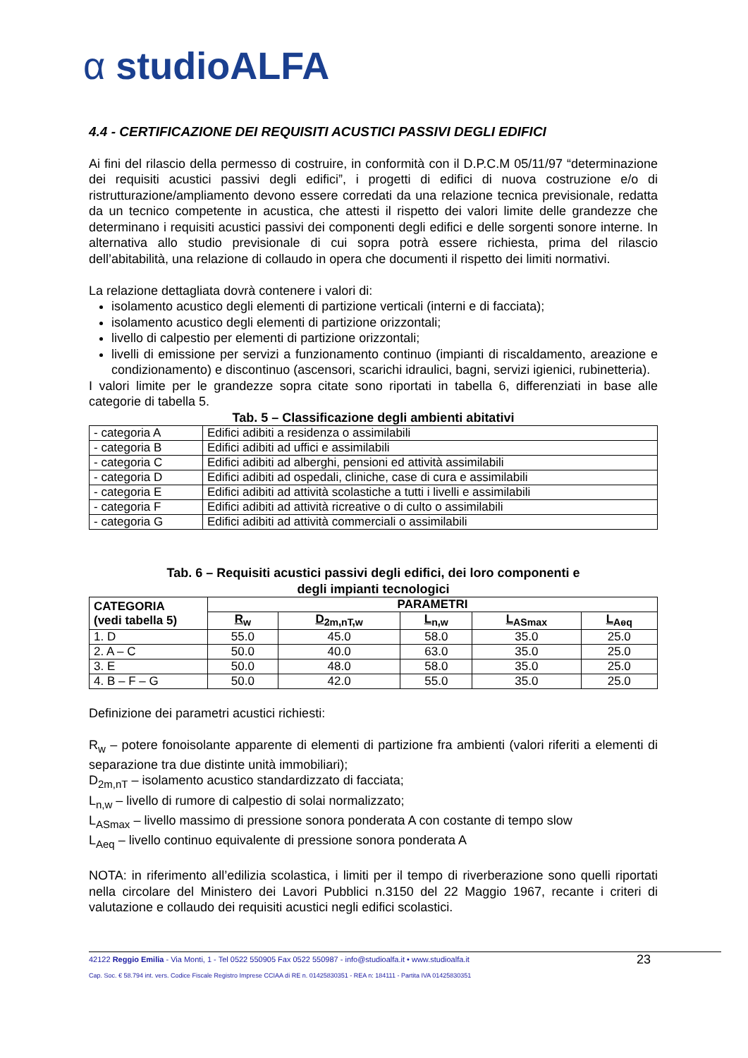α studioALFA
4.4 - CERTIFICAZIONE DEI REQUISITI ACUSTICI PASSIVI DEGLI EDIFICI
Ai fini del rilascio della permesso di costruire, in conformità con il D.P.C.M 05/11/97 “determinazione dei requisiti acustici passivi degli edifici”, i progetti di edifici di nuova costruzione e/o di ristrutturazione/ampliamento devono essere corredati da una relazione tecnica previsionale, redatta da un tecnico competente in acustica, che attesti il rispetto dei valori limite delle grandezze che determinano i requisiti acustici passivi dei componenti degli edifici e delle sorgenti sonore interne. In alternativa allo studio previsionale di cui sopra potrà essere richiesta, prima del rilascio dell’abitabilità, una relazione di collaudo in opera che documenti il rispetto dei limiti normativi.
La relazione dettagliata dovrà contenere i valori di:
isolamento acustico degli elementi di partizione verticali (interni e di facciata);
isolamento acustico degli elementi di partizione orizzontali;
livello di calpestio per elementi di partizione orizzontali;
livelli di emissione per servizi a funzionamento continuo (impianti di riscaldamento, areazione e condizionamento) e discontinuo (ascensori, scarichi idraulici, bagni, servizi igienici, rubinetteria).
I valori limite per le grandezze sopra citate sono riportati in tabella 6, differenziati in base alle categorie di tabella 5.
Tab. 5 – Classificazione degli ambienti abitativi
| - categoria A | Edifici adibiti a residenza o assimilabili |
| - categoria B | Edifici adibiti ad uffici e assimilabili |
| - categoria C | Edifici adibiti ad alberghi, pensioni ed attività assimilabili |
| - categoria D | Edifici adibiti ad ospedali, cliniche, case di cura e assimilabili |
| - categoria E | Edifici adibiti ad attività scolastiche a tutti i livelli e assimilabili |
| - categoria F | Edifici adibiti ad attività ricreative o di culto o assimilabili |
| - categoria G | Edifici adibiti ad attività commerciali o assimilabili |
Tab. 6 – Requisiti acustici passivi degli edifici, dei loro componenti e
degli impianti tecnologici
| CATEGORIA (vedi tabella 5) | PARAMETRI | | | | |
| --- | --- | --- | --- | --- | --- |
| | R<sub>w</sub> | D<sub>2m,nT,w</sub> | L<sub>n,w</sub> | L<sub>ASmax</sub> | L<sub>Aeq</sub> |
| 1. D | 55.0 | 45.0 | 58.0 | 35.0 | 25.0 |
| 2. A – C | 50.0 | 40.0 | 63.0 | 35.0 | 25.0 |
| 3. E | 50.0 | 48.0 | 58.0 | 35.0 | 25.0 |
| 4. B – F – G | 50.0 | 42.0 | 55.0 | 35.0 | 25.0 |
Definizione dei parametri acustici richiesti:
R<sub>w</sub> – potere fonoisolante apparente di elementi di partizione fra ambienti (valori riferiti a elementi di separazione tra due distinte unità immobiliari);
D<sub>2m,nT</sub> – isolamento acustico standardizzato di facciata;
L<sub>n,w</sub> – livello di rumore di calpestio di solai normalizzato;
L<sub>ASmax</sub> – livello massimo di pressione sonora ponderata A con costante di tempo slow
L<sub>Aeq</sub> – livello continuo equivalente di pressione sonora ponderata A
NOTA: in riferimento all’edilizia scolastica, i limiti per il tempo di riverberazione sono quelli riportati nella circolare del Ministero dei Lavori Pubblici n.3150 del 22 Maggio 1967, recante i criteri di valutazione e collaudo dei requisiti acustici negli edifici scolastici.
42122 Reggio Emilia - Via Monti, 1 - Tel 0522 550905 Fax 0522 550987 - info@studioalfa.it • www.studioalfa.it
23
Cap. Soc. € 58.794 int. vers. Codice Fiscale Registro Imprese CCIAA di RE n. 01425830351 - REA n: 184111 - Partita IVA 01425830351